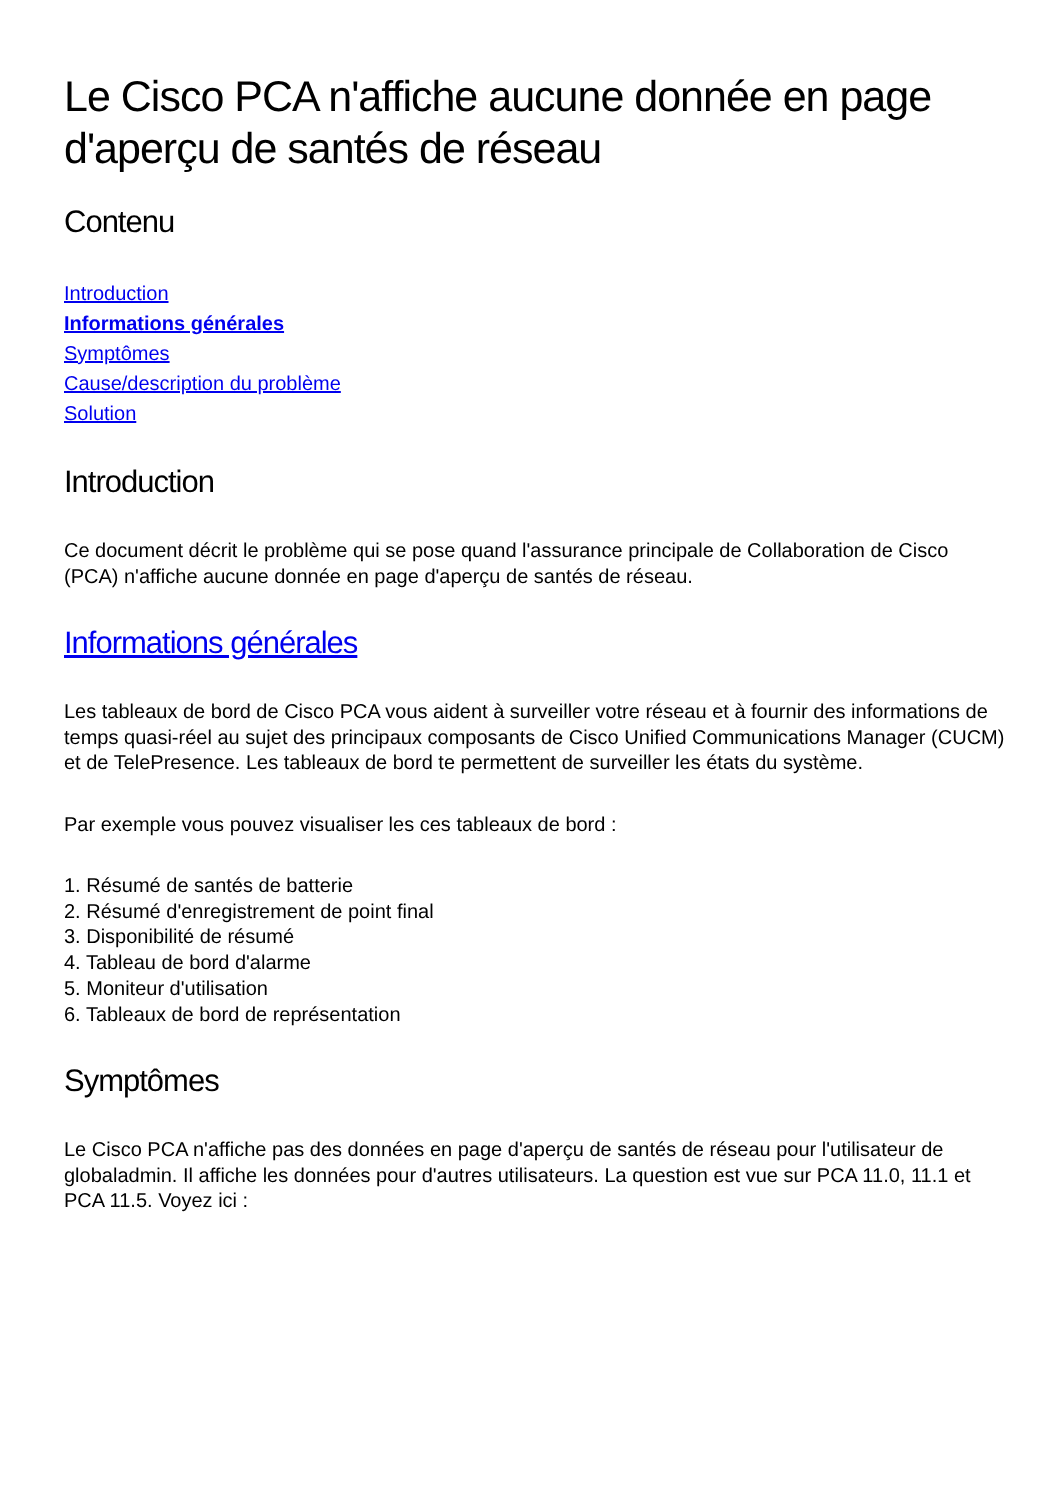Le Cisco PCA n'affiche aucune donnée en page d'aperçu de santés de réseau
Contenu
Introduction
Informations générales
Symptômes
Cause/description du problème
Solution
Introduction
Ce document décrit le problème qui se pose quand l'assurance principale de Collaboration de Cisco (PCA) n'affiche aucune donnée en page d'aperçu de santés de réseau.
Informations générales
Les tableaux de bord de Cisco PCA vous aident à surveiller votre réseau et à fournir des informations de temps quasi-réel au sujet des principaux composants de Cisco Unified Communications Manager (CUCM) et de TelePresence. Les tableaux de bord te permettent de surveiller les états du système.
Par exemple vous pouvez visualiser les ces tableaux de bord :
1. Résumé de santés de batterie
2. Résumé d'enregistrement de point final
3. Disponibilité de résumé
4. Tableau de bord d'alarme
5. Moniteur d'utilisation
6. Tableaux de bord de représentation
Symptômes
Le Cisco PCA n'affiche pas des données en page d'aperçu de santés de réseau pour l'utilisateur de globaladmin. Il affiche les données pour d'autres utilisateurs. La question est vue sur PCA 11.0, 11.1 et PCA 11.5. Voyez ici :